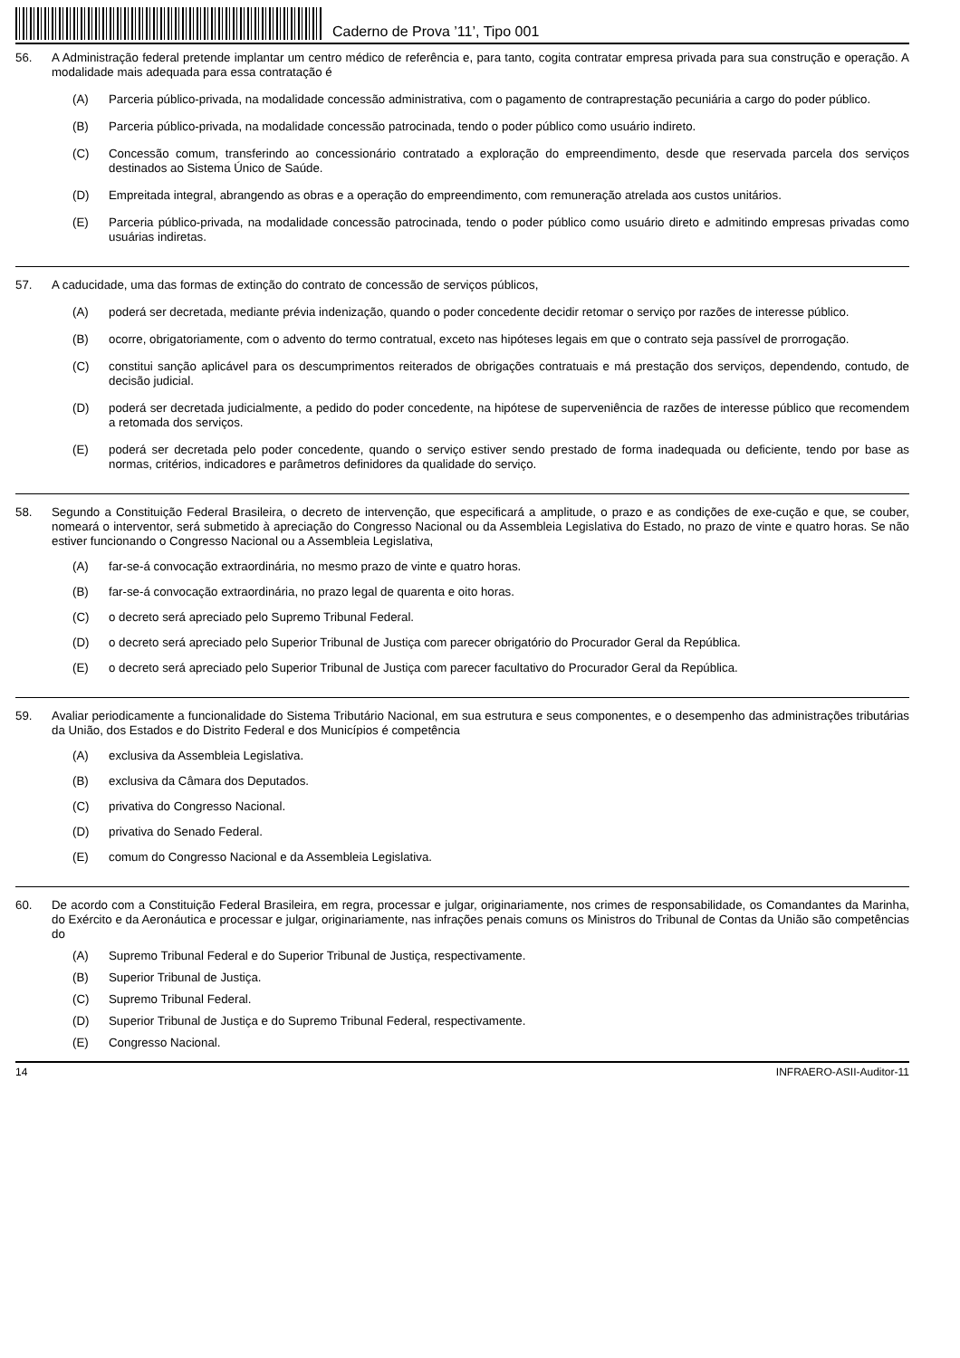Caderno de Prova ’11’, Tipo 001
56. A Administração federal pretende implantar um centro médico de referência e, para tanto, cogita contratar empresa privada para sua construção e operação. A modalidade mais adequada para essa contratação é
(A) Parceria público-privada, na modalidade concessão administrativa, com o pagamento de contraprestação pecuniária a cargo do poder público.
(B) Parceria público-privada, na modalidade concessão patrocinada, tendo o poder público como usuário indireto.
(C) Concessão comum, transferindo ao concessionário contratado a exploração do empreendimento, desde que reservada parcela dos serviços destinados ao Sistema Único de Saúde.
(D) Empreitada integral, abrangendo as obras e a operação do empreendimento, com remuneração atrelada aos custos unitários.
(E) Parceria público-privada, na modalidade concessão patrocinada, tendo o poder público como usuário direto e admitindo empresas privadas como usuárias indiretas.
57. A caducidade, uma das formas de extinção do contrato de concessão de serviços públicos,
(A) poderá ser decretada, mediante prévia indenização, quando o poder concedente decidir retomar o serviço por razões de interesse público.
(B) ocorre, obrigatoriamente, com o advento do termo contratual, exceto nas hipóteses legais em que o contrato seja passível de prorrogação.
(C) constitui sanção aplicável para os descumprimentos reiterados de obrigações contratuais e má prestação dos serviços, dependendo, contudo, de decisão judicial.
(D) poderá ser decretada judicialmente, a pedido do poder concedente, na hipótese de superveniência de razões de interesse público que recomendem a retomada dos serviços.
(E) poderá ser decretada pelo poder concedente, quando o serviço estiver sendo prestado de forma inadequada ou deficiente, tendo por base as normas, critérios, indicadores e parâmetros definidores da qualidade do serviço.
58. Segundo a Constituição Federal Brasileira, o decreto de intervenção, que especificará a amplitude, o prazo e as condições de exe-cução e que, se couber, nomeará o interventor, será submetido à apreciação do Congresso Nacional ou da Assembleia Legislativa do Estado, no prazo de vinte e quatro horas. Se não estiver funcionando o Congresso Nacional ou a Assembleia Legislativa,
(A) far-se-á convocação extraordinária, no mesmo prazo de vinte e quatro horas.
(B) far-se-á convocação extraordinária, no prazo legal de quarenta e oito horas.
(C) o decreto será apreciado pelo Supremo Tribunal Federal.
(D) o decreto será apreciado pelo Superior Tribunal de Justiça com parecer obrigatório do Procurador Geral da República.
(E) o decreto será apreciado pelo Superior Tribunal de Justiça com parecer facultativo do Procurador Geral da República.
59. Avaliar periodicamente a funcionalidade do Sistema Tributário Nacional, em sua estrutura e seus componentes, e o desempenho das administrações tributárias da União, dos Estados e do Distrito Federal e dos Municípios é competência
(A) exclusiva da Assembleia Legislativa.
(B) exclusiva da Câmara dos Deputados.
(C) privativa do Congresso Nacional.
(D) privativa do Senado Federal.
(E) comum do Congresso Nacional e da Assembleia Legislativa.
60. De acordo com a Constituição Federal Brasileira, em regra, processar e julgar, originariamente, nos crimes de responsabilidade, os Comandantes da Marinha, do Exército e da Aeronáutica e processar e julgar, originariamente, nas infrações penais comuns os Ministros do Tribunal de Contas da União são competências do
(A) Supremo Tribunal Federal e do Superior Tribunal de Justiça, respectivamente.
(B) Superior Tribunal de Justiça.
(C) Supremo Tribunal Federal.
(D) Superior Tribunal de Justiça e do Supremo Tribunal Federal, respectivamente.
(E) Congresso Nacional.
14 INFRAERO-ASII-Auditor-11